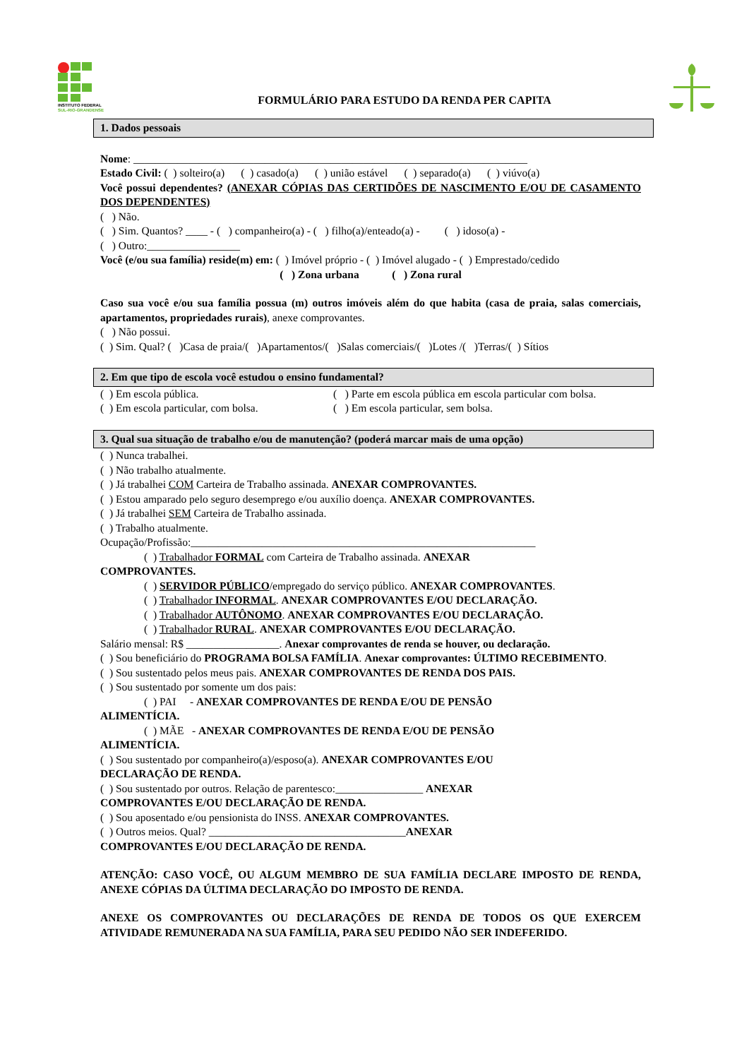INSTITUTO FEDERAL
SUL-RIO-GRANDENSE
FORMULÁRIO PARA ESTUDO DA RENDA PER CAPITA
1. Dados pessoais
Nome: ________________________________________________________________________
Estado Civil: ( ) solteiro(a) ( ) casado(a) ( ) união estável ( ) separado(a) ( ) viúvo(a)
Você possui dependentes? (ANEXAR CÓPIAS DAS CERTIDÕES DE NASCIMENTO E/OU DE CASAMENTO DOS DEPENDENTES)
( ) Não.
( ) Sim. Quantos? ____ - ( ) companheiro(a) - ( ) filho(a)/enteado(a) - ( ) idoso(a) -
( ) Outro:_________________
Você (e/ou sua família) reside(m) em: ( ) Imóvel próprio - ( ) Imóvel alugado - ( ) Emprestado/cedido
( ) Zona urbana ( ) Zona rural
Caso sua você e/ou sua família possua (m) outros imóveis além do que habita (casa de praia, salas comerciais, apartamentos, propriedades rurais), anexe comprovantes.
( ) Não possui.
( ) Sim. Qual? ( )Casa de praia/( )Apartamentos/( )Salas comerciais/( )Lotes /( )Terras/( ) Sítios
2. Em que tipo de escola você estudou o ensino fundamental?
( ) Em escola pública.
( ) Em escola particular, com bolsa.
( ) Parte em escola pública em escola particular com bolsa.
( ) Em escola particular, sem bolsa.
3. Qual sua situação de trabalho e/ou de manutenção? (poderá marcar mais de uma opção)
( ) Nunca trabalhei.
( ) Não trabalho atualmente.
( ) Já trabalhei COM Carteira de Trabalho assinada. ANEXAR COMPROVANTES.
( ) Estou amparado pelo seguro desemprego e/ou auxílio doença. ANEXAR COMPROVANTES.
( ) Já trabalhei SEM Carteira de Trabalho assinada.
( ) Trabalho atualmente.
Ocupação/Profissão:_______________________________________________________________
( ) Trabalhador FORMAL com Carteira de Trabalho assinada. ANEXAR
COMPROVANTES.
( ) SERVIDOR PÚBLICO/empregado do serviço público. ANEXAR COMPROVANTES.
( ) Trabalhador INFORMAL. ANEXAR COMPROVANTES E/OU DECLARAÇÃO.
( ) Trabalhador AUTÔNOMO. ANEXAR COMPROVANTES E/OU DECLARAÇÃO.
( ) Trabalhador RURAL. ANEXAR COMPROVANTES E/OU DECLARAÇÃO.
Salário mensal: R$ _________________. Anexar comprovantes de renda se houver, ou declaração.
( ) Sou beneficiário do PROGRAMA BOLSA FAMÍLIA. Anexar comprovantes: ÚLTIMO RECEBIMENTO.
( ) Sou sustentado pelos meus pais. ANEXAR COMPROVANTES DE RENDA DOS PAIS.
( ) Sou sustentado por somente um dos pais:
( ) PAI - ANEXAR COMPROVANTES DE RENDA E/OU DE PENSÃO
ALIMENTÍCIA.
( ) MÃE - ANEXAR COMPROVANTES DE RENDA E/OU DE PENSÃO
ALIMENTÍCIA.
( ) Sou sustentado por companheiro(a)/esposo(a). ANEXAR COMPROVANTES E/OU
DECLARAÇÃO DE RENDA.
( ) Sou sustentado por outros. Relação de parentesco:________________ ANEXAR
COMPROVANTES E/OU DECLARAÇÃO DE RENDA.
( ) Sou aposentado e/ou pensionista do INSS. ANEXAR COMPROVANTES.
( ) Outros meios. Qual? ____________________________________ANEXAR
COMPROVANTES E/OU DECLARAÇÃO DE RENDA.
ATENÇÃO: CASO VOCÊ, OU ALGUM MEMBRO DE SUA FAMÍLIA DECLARE IMPOSTO DE RENDA, ANEXE CÓPIAS DA ÚLTIMA DECLARAÇÃO DO IMPOSTO DE RENDA.
ANEXE OS COMPROVANTES OU DECLARAÇÕES DE RENDA DE TODOS OS QUE EXERCEM ATIVIDADE REMUNERADA NA SUA FAMÍLIA, PARA SEU PEDIDO NÃO SER INDEFERIDO.